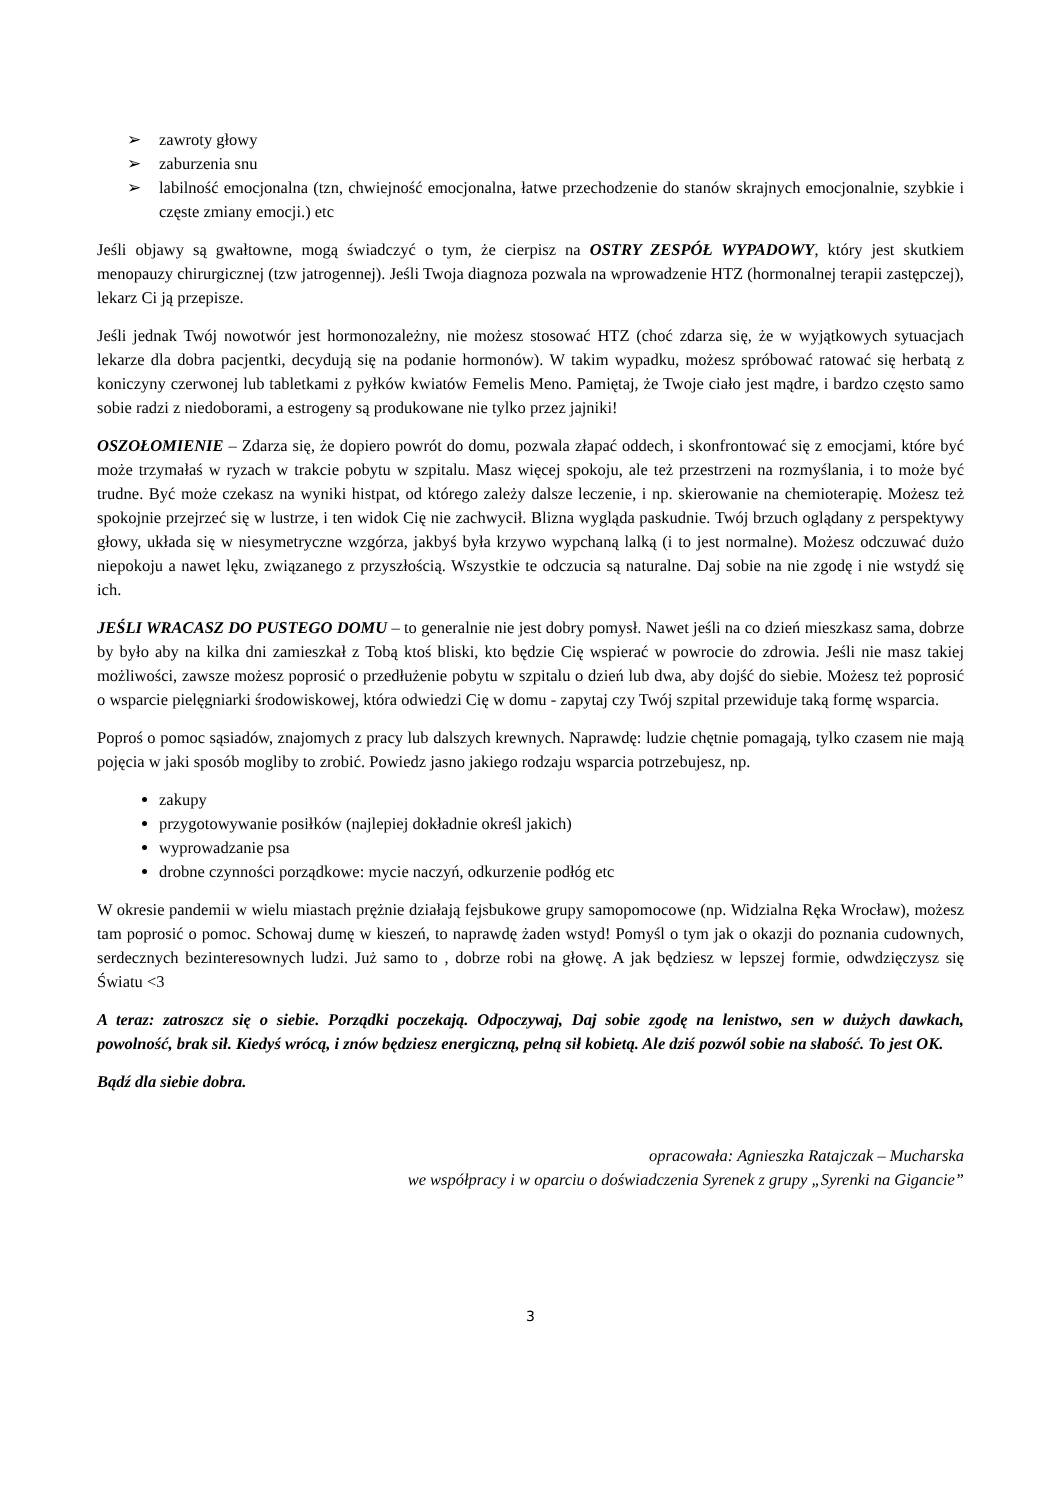➢ zawroty głowy
➢ zaburzenia snu
➢ labilność emocjonalna (tzn, chwiejność emocjonalna, łatwe przechodzenie do stanów skrajnych emocjonalnie, szybkie i częste zmiany emocji.) etc
Jeśli objawy są gwałtowne, mogą świadczyć o tym, że cierpisz na OSTRY ZESPÓŁ WYPADOWY, który jest skutkiem menopauzy chirurgicznej (tzw jatrogennej). Jeśli Twoja diagnoza pozwala na wprowadzenie HTZ (hormonalnej terapii zastępczej), lekarz Ci ją przepisze.
Jeśli jednak Twój nowotwór jest hormonozależny, nie możesz stosować HTZ (choć zdarza się, że w wyjątkowych sytuacjach lekarze dla dobra pacjentki, decydują się na podanie hormonów). W takim wypadku, możesz spróbować ratować się herbatą z koniczyny czerwonej lub tabletkami z pyłków kwiatów Femelis Meno. Pamiętaj, że Twoje ciało jest mądre, i bardzo często samo sobie radzi z niedoborami, a estrogeny są produkowane nie tylko przez jajniki!
OSZOŁOMIENIE – Zdarza się, że dopiero powrót do domu, pozwala złapać oddech, i skonfrontować się z emocjami, które być może trzymałaś w ryzach w trakcie pobytu w szpitalu. Masz więcej spokoju, ale też przestrzeni na rozmyślania, i to może być trudne. Być może czekasz na wyniki histpat, od którego zależy dalsze leczenie, i np. skierowanie na chemioterapię. Możesz też spokojnie przejrzeć się w lustrze, i ten widok Cię nie zachwycił. Blizna wygląda paskudnie. Twój brzuch oglądany z perspektywy głowy, układa się w niesymetryczne wzgórza, jakbyś była krzywo wypchaną lalką (i to jest normalne). Możesz odczuwać dużo niepokoju a nawet lęku, związanego z przyszłością. Wszystkie te odczucia są naturalne. Daj sobie na nie zgodę i nie wstydź się ich.
JEŚLI WRACASZ DO PUSTEGO DOMU – to generalnie nie jest dobry pomysł. Nawet jeśli na co dzień mieszkasz sama, dobrze by było aby na kilka dni zamieszkał z Tobą ktoś bliski, kto będzie Cię wspierać w powrocie do zdrowia. Jeśli nie masz takiej możliwości, zawsze możesz poprosić o przedłużenie pobytu w szpitalu o dzień lub dwa, aby dojść do siebie. Możesz też poprosić o wsparcie pielęgniarki środowiskowej, która odwiedzi Cię w domu - zapytaj czy Twój szpital przewiduje taką formę wsparcia.
Poproś o pomoc sąsiadów, znajomych z pracy lub dalszych krewnych. Naprawdę: ludzie chętnie pomagają, tylko czasem nie mają pojęcia w jaki sposób mogliby to zrobić. Powiedz jasno jakiego rodzaju wsparcia potrzebujesz, np.
zakupy
przygotowywanie posiłków (najlepiej dokładnie określ jakich)
wyprowadzanie psa
drobne czynności porządkowe: mycie naczyń, odkurzenie podłóg etc
W okresie pandemii w wielu miastach prężnie działają fejsbukowe grupy samopomocowe (np. Widzialna Ręka Wrocław), możesz tam poprosić o pomoc. Schowaj dumę w kieszeń, to naprawdę żaden wstyd! Pomyśl o tym jak o okazji do poznania cudownych, serdecznych bezinteresownych ludzi. Już samo to , dobrze robi na głowę. A jak będziesz w lepszej formie, odwdzięczysz się Światu <3
A teraz: zatroszcz się o siebie. Porządki poczekają. Odpoczywaj, Daj sobie zgodę na lenistwo, sen w dużych dawkach, powolność, brak sił. Kiedyś wrócą, i znów będziesz energiczną, pełną sił kobietą. Ale dziś pozwól sobie na słabość. To jest OK.
Bądź dla siebie dobra.
opracowała: Agnieszka Ratajczak – Mucharska
we współpracy i w oparciu o doświadczenia Syrenek z grupy „Syrenki na Gigancie”
3